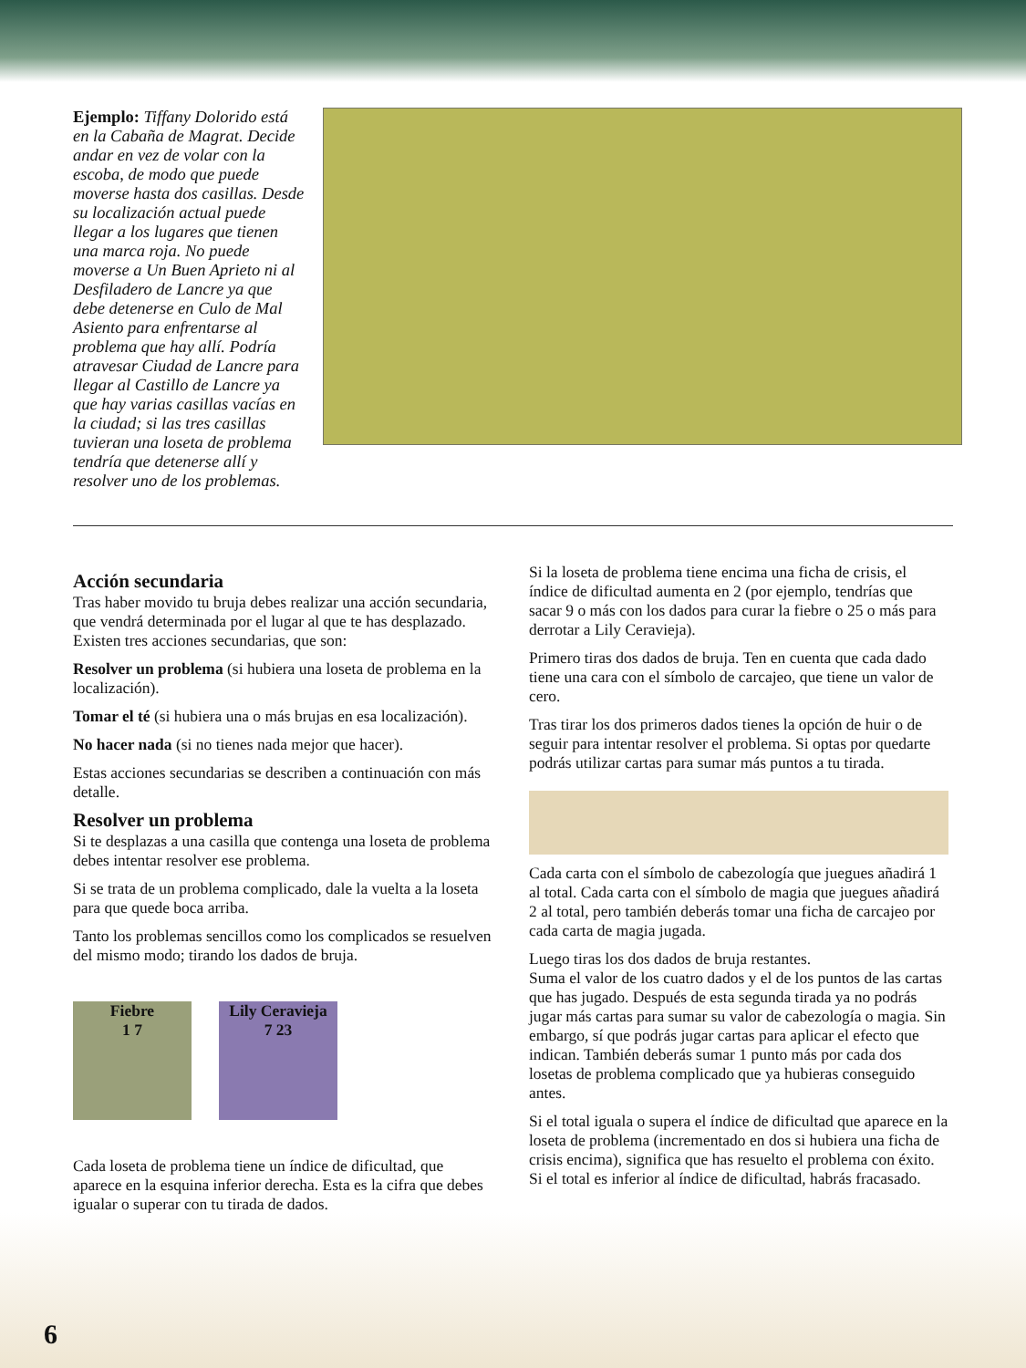Ejemplo: Tiffany Dolorido está en la Cabaña de Magrat. Decide andar en vez de volar con la escoba, de modo que puede moverse hasta dos casillas. Desde su localización actual puede llegar a los lugares que tienen una marca roja. No puede moverse a Un Buen Aprieto ni al Desfiladero de Lancre ya que debe detenerse en Culo de Mal Asiento para enfrentarse al problema que hay allí. Podría atravesar Ciudad de Lancre para llegar al Castillo de Lancre ya que hay varias casillas vacías en la ciudad; si las tres casillas tuvieran una loseta de problema tendría que detenerse allí y resolver uno de los problemas.
Acción secundaria
Tras haber movido tu bruja debes realizar una acción secundaria, que vendrá determinada por el lugar al que te has desplazado. Existen tres acciones secundarias, que son:
Resolver un problema (si hubiera una loseta de problema en la localización).
Tomar el té (si hubiera una o más brujas en esa localización).
No hacer nada (si no tienes nada mejor que hacer).
Estas acciones secundarias se describen a continuación con más detalle.
Resolver un problema
Si te desplazas a una casilla que contenga una loseta de problema debes intentar resolver ese problema.
Si se trata de un problema complicado, dale la vuelta a la loseta para que quede boca arriba.
Tanto los problemas sencillos como los complicados se resuelven del mismo modo; tirando los dados de bruja.
Fiebre
1 7 Lily Ceravieja
7 23
Cada loseta de problema tiene un índice de dificultad, que aparece en la esquina inferior derecha. Esta es la cifra que debes igualar o superar con tu tirada de dados.
Si la loseta de problema tiene encima una ficha de crisis, el índice de dificultad aumenta en 2 (por ejemplo, tendrías que sacar 9 o más con los dados para curar la fiebre o 25 o más para derrotar a Lily Ceravieja).
Primero tiras dos dados de bruja. Ten en cuenta que cada dado tiene una cara con el símbolo de carcajeo, que tiene un valor de cero.
Tras tirar los dos primeros dados tienes la opción de huir o de seguir para intentar resolver el problema. Si optas por quedarte podrás utilizar cartas para sumar más puntos a tu tirada.
Cada carta con el símbolo de cabezología que juegues añadirá 1 al total. Cada carta con el símbolo de magia que juegues añadirá 2 al total, pero también deberás tomar una ficha de carcajeo por cada carta de magia jugada.
Luego tiras los dos dados de bruja restantes.
Suma el valor de los cuatro dados y el de los puntos de las cartas que has jugado. Después de esta segunda tirada ya no podrás jugar más cartas para sumar su valor de cabezología o magia. Sin embargo, sí que podrás jugar cartas para aplicar el efecto que indican. También deberás sumar 1 punto más por cada dos losetas de problema complicado que ya hubieras conseguido antes.
Si el total iguala o supera el índice de dificultad que aparece en la loseta de problema (incrementado en dos si hubiera una ficha de crisis encima), significa que has resuelto el problema con éxito. Si el total es inferior al índice de dificultad, habrás fracasado.
6